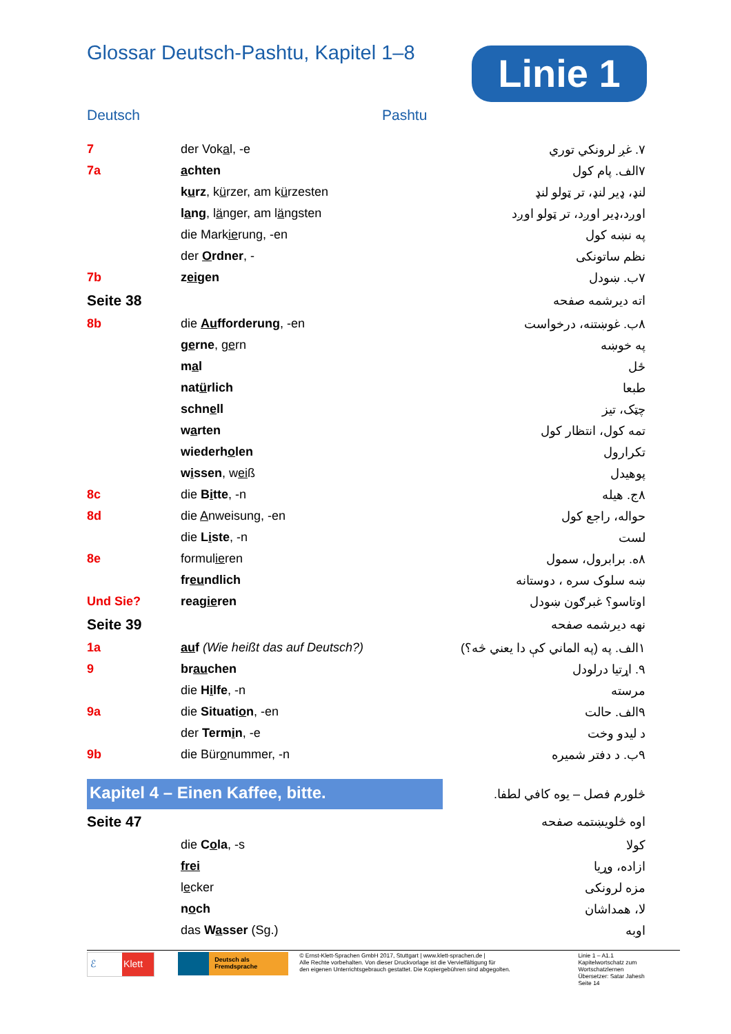Linie 1
Glossar Deutsch-Pashtu, Kapitel 1–8
Deutsch Pashtu
| 7 | der Vok a l, -e | ۷. غږ لرونکي توري |
| 7a | a chten | ۷الف. پام کول |
| | k u rz , k ü rzer, am k ü rzesten | لنډ، ډیر لنډ، تر ټولو لنډ |
| | l a ng , l ä nger, am l ä ngsten | اوږد،ډیر اوږد، تر ټولو اوږد |
| | die Mark ie rung, -en | په نښه کول |
| | der O rdner , - | نظم ساتونکی |
| 7b | z ei gen | ۷ب. ښودل |
| Seite 38 | | اته دیرشمه صفحه |
| 8b | die Au fforderung , -en | ۸ب. غوښتنه، درخواست |
| | g e rne , g e rn | په خوښه |
| | m a l | ځل |
| | nat ü rlich | طبعا |
| | schn e ll | چټک، تیز |
| | w a rten | تمه کول، انتظار کول |
| | wiederh o len | تکرارول |
| | w i ssen , w ei ß | پوهیدل |
| 8c | die B i tte , -n | ۸ج. هیله |
| 8d | die A nweisung, -en | حواله، راجع کول |
| | die L i ste , -n | لست |
| 8e | formul ie ren | ۸ه. برابرول، سمول |
| | fr eu ndlich | ښه سلوک سره ، دوستانه |
| Und Sie? | reag ie ren | اوتاسو؟ غبرګون ښودل |
| Seite 39 | | نهه دیرشمه صفحه |
| 1a | au f (Wie heißt das auf Deutsch?) | ۱الف. په (په الماني کې دا یعني څه؟) |
| 9 | br au chen | ۹. اړتیا درلودل |
| | die H i lfe , -n | مرسته |
| 9a | die Situati o n , -en | ۹الف. حالت |
| | der Term i n , -e | د لیدو وخت |
| 9b | die Bür o nummer, -n | ۹ب. د دفتر شمیره |
| Kapitel 4 – Einen Kaffee, bitte. | | څلورم فصل – یوه کافي لطفا. |
| Seite 47 | | اوه څلویښتمه صفحه |
| | die C o la , -s | کولا |
| | frei | ازاده، وړیا |
| | l e cker | مزه لرونکی |
| | n o ch | لا، همداشان |
| | das W a sser (Sg.) | اوبه |
ℰ Klett
Deutsch als Fremdsprache
© Ernst-Klett-Sprachen GmbH 2017, Stuttgart | www.klett-sprachen.de |
Alle Rechte vorbehalten. Von dieser Druckvorlage ist die Vervielfältigung für
den eigenen Unterrichtsgebrauch gestattet. Die Kopiergebühren sind abgegolten.
Linie 1 – A1.1
Kapitelwortschatz zum Wortschatzlernen
Übersetzer: Satar Jahesh
Seite 14